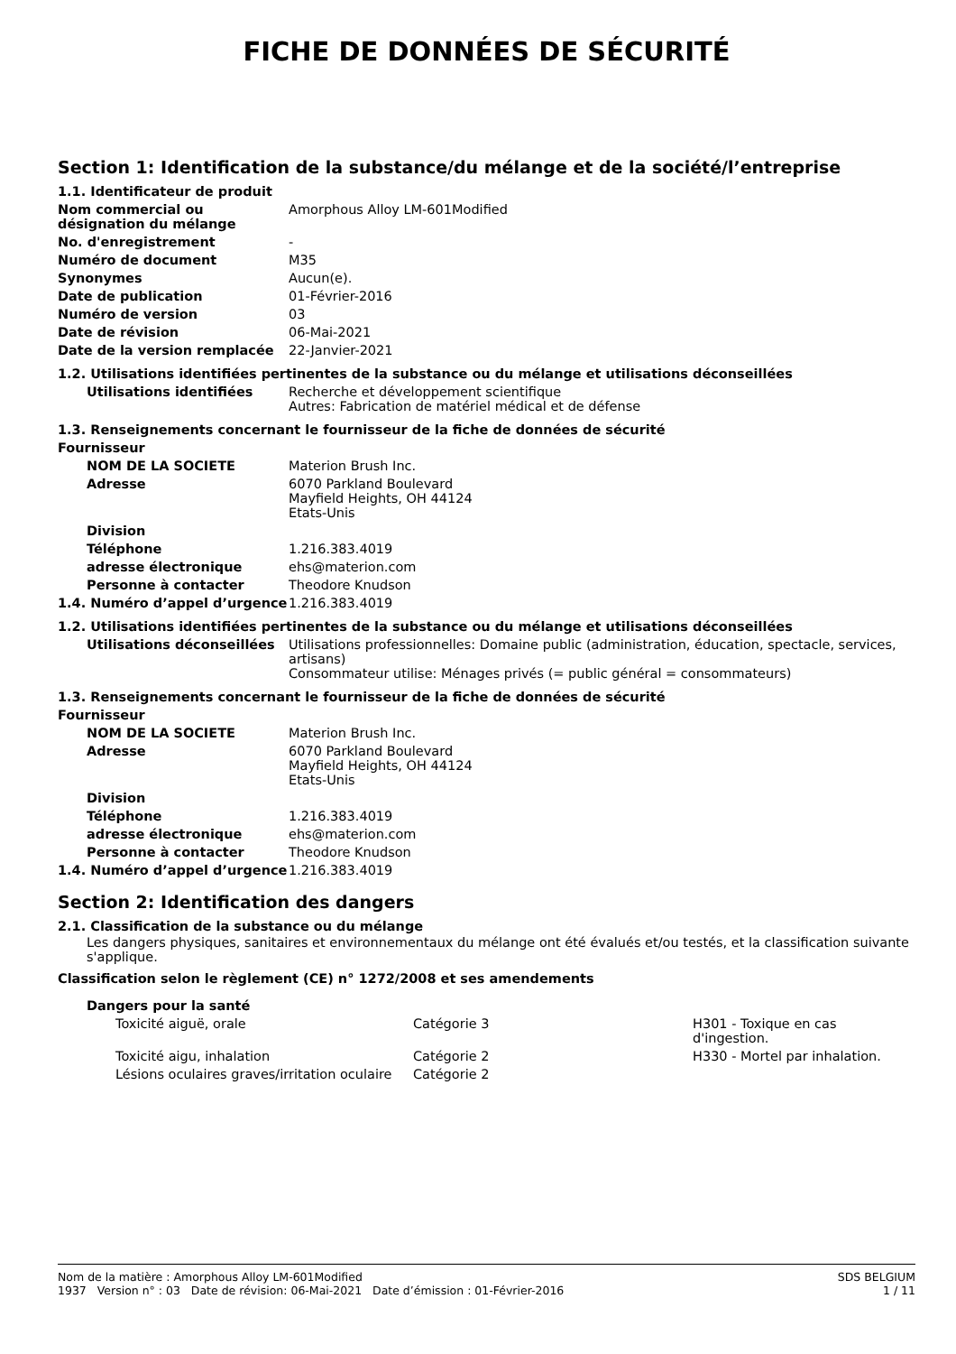FICHE DE DONNÉES DE SÉCURITÉ
Section 1: Identification de la substance/du mélange et de la société/l’entreprise
1.1. Identificateur de produit
| Nom commercial ou désignation du mélange | Amorphous Alloy LM-601Modified |
| No. d'enregistrement | - |
| Numéro de document | M35 |
| Synonymes | Aucun(e). |
| Date de publication | 01-Février-2016 |
| Numéro de version | 03 |
| Date de révision | 06-Mai-2021 |
| Date de la version remplacée | 22-Janvier-2021 |
1.2. Utilisations identifiées pertinentes de la substance ou du mélange et utilisations déconseillées
| Utilisations identifiées | Recherche et développement scientifique Autres: Fabrication de matériel médical et de défense |
1.3. Renseignements concernant le fournisseur de la fiche de données de sécurité
| Fournisseur | |
| NOM DE LA SOCIETE | Materion Brush Inc. |
| Adresse | 6070 Parkland Boulevard Mayfield Heights, OH 44124 Etats-Unis |
| Division | |
| Téléphone | 1.216.383.4019 |
| adresse électronique | ehs@materion.com |
| Personne à contacter | Theodore Knudson |
| 1.4. Numéro d’appel d’urgence | 1.216.383.4019 |
1.2. Utilisations identifiées pertinentes de la substance ou du mélange et utilisations déconseillées
| Utilisations déconseillées | Utilisations professionnelles: Domaine public (administration, éducation, spectacle, services, artisans) Consommateur utilise: Ménages privés (= public général = consommateurs) |
1.3. Renseignements concernant le fournisseur de la fiche de données de sécurité
| Fournisseur | |
| NOM DE LA SOCIETE | Materion Brush Inc. |
| Adresse | 6070 Parkland Boulevard Mayfield Heights, OH 44124 Etats-Unis |
| Division | |
| Téléphone | 1.216.383.4019 |
| adresse électronique | ehs@materion.com |
| Personne à contacter | Theodore Knudson |
| 1.4. Numéro d’appel d’urgence | 1.216.383.4019 |
Section 2: Identification des dangers
2.1. Classification de la substance ou du mélange
Les dangers physiques, sanitaires et environnementaux du mélange ont été évalués et/ou testés, et la classification suivante s'applique.
Classification selon le règlement (CE) n° 1272/2008 et ses amendements
Dangers pour la santé
| Toxicité aiguë, orale | Catégorie 3 | H301 - Toxique en cas d'ingestion. |
| Toxicité aigu, inhalation | Catégorie 2 | H330 - Mortel par inhalation. |
| Lésions oculaires graves/irritation oculaire | Catégorie 2 | |
Nom de la matière : Amorphous Alloy LM-601Modified
1937 Version n° : 03 Date de révision: 06-Mai-2021 Date d’émission : 01-Février-2016
SDS BELGIUM
1 / 11